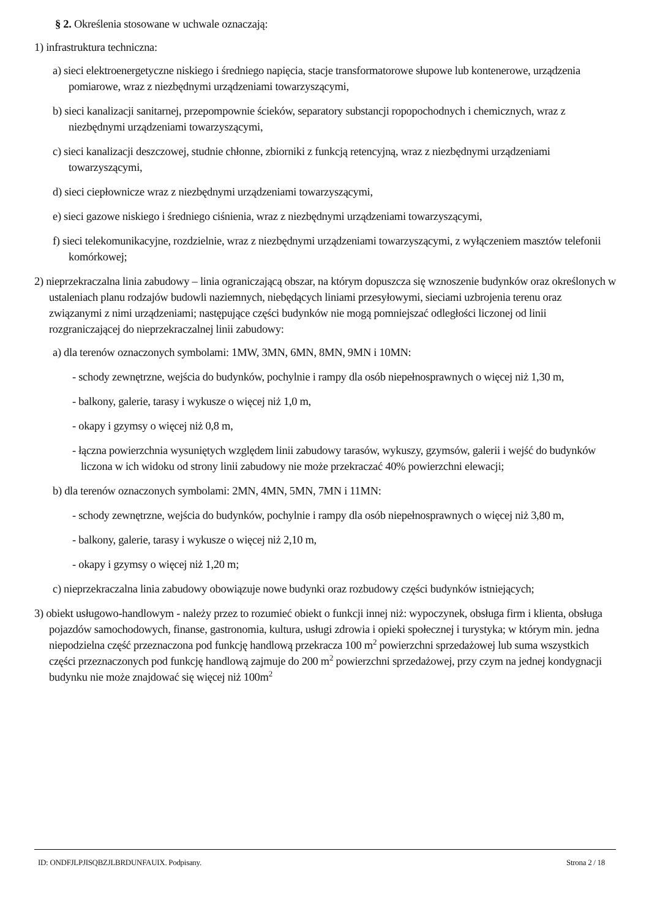§ 2. Określenia stosowane w uchwale oznaczają:
1) infrastruktura techniczna:
a) sieci elektroenergetyczne niskiego i średniego napięcia, stacje transformatorowe słupowe lub kontenerowe, urządzenia pomiarowe, wraz z niezbędnymi urządzeniami towarzyszącymi,
b) sieci kanalizacji sanitarnej, przepompownie ścieków, separatory substancji ropopochodnych i chemicznych, wraz z niezbędnymi urządzeniami towarzyszącymi,
c) sieci kanalizacji deszczowej, studnie chłonne, zbiorniki z funkcją retencyjną, wraz z niezbędnymi urządzeniami towarzyszącymi,
d) sieci ciepłownicze wraz z niezbędnymi urządzeniami towarzyszącymi,
e) sieci gazowe niskiego i średniego ciśnienia, wraz z niezbędnymi urządzeniami towarzyszącymi,
f) sieci telekomunikacyjne, rozdzielnie, wraz z niezbędnymi urządzeniami towarzyszącymi, z wyłączeniem masztów telefonii komórkowej;
2) nieprzekraczalna linia zabudowy – linia ograniczającą obszar, na którym dopuszcza się wznoszenie budynków oraz określonych w ustaleniach planu rodzajów budowli naziemnych, niebędących liniami przesyłowymi, sieciami uzbrojenia terenu oraz związanymi z nimi urządzeniami; następujące części budynków nie mogą pomniejszać odległości liczonej od linii rozgraniczającej do nieprzekraczalnej linii zabudowy:
a) dla terenów oznaczonych symbolami: 1MW, 3MN, 6MN, 8MN, 9MN i 10MN:
- schody zewnętrzne, wejścia do budynków, pochylnie i rampy dla osób niepełnosprawnych o więcej niż 1,30 m,
- balkony, galerie, tarasy i wykusze o więcej niż 1,0 m,
- okapy i gzymsy o więcej niż 0,8 m,
- łączna powierzchnia wysuniętych względem linii zabudowy tarasów, wykuszy, gzymsów, galerii i wejść do budynków liczona w ich widoku od strony linii zabudowy nie może przekraczać 40% powierzchni elewacji;
b) dla terenów oznaczonych symbolami: 2MN, 4MN, 5MN, 7MN i 11MN:
- schody zewnętrzne, wejścia do budynków, pochylnie i rampy dla osób niepełnosprawnych o więcej niż 3,80 m,
- balkony, galerie, tarasy i wykusze o więcej niż 2,10 m,
- okapy i gzymsy o więcej niż 1,20 m;
c) nieprzekraczalna linia zabudowy obowiązuje nowe budynki oraz rozbudowy części budynków istniejących;
3) obiekt usługowo-handlowym - należy przez to rozumieć obiekt o funkcji innej niż: wypoczynek, obsługa firm i klienta, obsługa pojazdów samochodowych, finanse, gastronomia, kultura, usługi zdrowia i opieki społecznej i turystyka; w którym min. jedna niepodzielna część przeznaczona pod funkcję handlową przekracza 100 m<sup>2</sup> powierzchni sprzedażowej lub suma wszystkich części przeznaczonych pod funkcję handlową zajmuje do 200 m<sup>2</sup> powierzchni sprzedażowej, przy czym na jednej kondygnacji budynku nie może znajdować się więcej niż 100m<sup>2</sup>
ID: ONDFJLPJISQBZJLBRDUNFAUIX. Podpisany. Strona 2 / 18